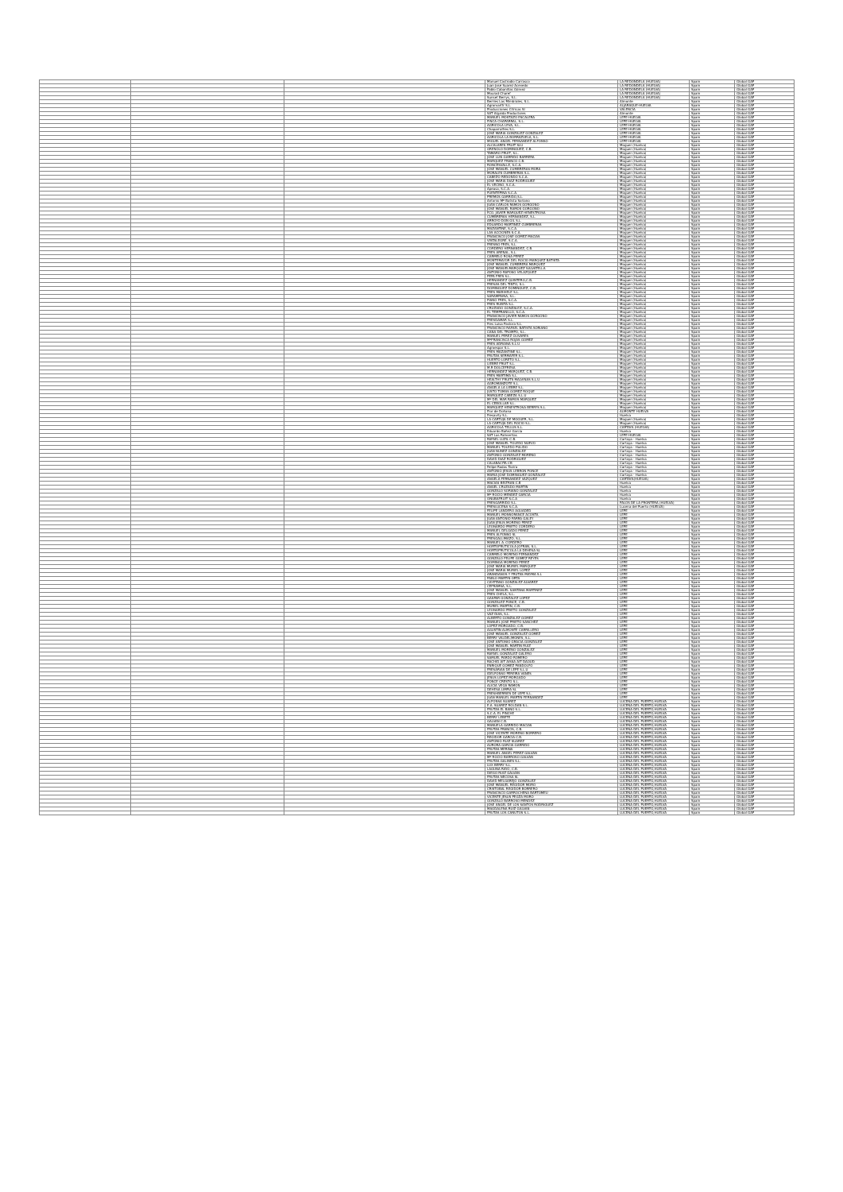| | | | Manuel Castrodio Carrasco | LA REDONDELA (HUELVA) | Spain | Global GAP |
| | | | Juan José Suarez Acevedo | LA REDONDELA (HUELVA) | Spain | Global GAP |
| | | | Pablo Cabanillas Gómez | LA REDONDELA (HUELVA) | Spain | Global GAP |
| | | | Mourad Charef | LA REDONDELA (HUELVA) | Spain | Global GAP |
| | | | Sunset Berrys, S.L. | LA REDONDELA (HUELVA) | Spain | Global GAP |
| | | | Berries Las Mimbrales, S.L. | Almonte | Spain | Global GAP |
| | | | Agromartfr S.L. | ALJARAQUE-HUELVA | Spain | Global GAP |
| | | | Producciones Citricas SI | VALENCIA | Spain | Global GAP |
| | | | SAT Algaida Productores | Almonte | Spain | Global GAP |
| | | | MANUEL MOSTAZO ESCALERA | LEPE-HUELVA | Spain | Global GAP |
| | | | FINCA CHAPARRAL, S.L. | LEPE-HUELVA | Spain | Global GAP |
| | | | AGRICOLA LEVA, S.L. | LEPE-HUELVA | Spain | Global GAP |
| | | | Chaparralfres S.L. | LEPE-HUELVA | Spain | Global GAP |
| | | | JOSE MARÍA GONZALEZ GONZALEZ | LEPE-HUELVA | Spain | Global GAP |
| | | | AGRICOLA LA BORRAZUELA, S.L. | LEPE-HUELVA | Spain | Global GAP |
| | | | MIGUEL ANGEL FERNANDEZ ALFONSO | LEPE-HUELVA | Spain | Global GAP |
| | | | ALCALARES FRUIT SLU | Moguer (Huelva) | Spain | Global GAP |
| | | | GRENOLO DOMINGUEZ, C.B. | Moguer (Huelva) | Spain | Global GAP |
| | | | TAMARO FRUIT, S.L. | Moguer (Huelva) | Spain | Global GAP |
| | | | JOSE LUIS GARRIDO BARRERA | Moguer (Huelva) | Spain | Global GAP |
| | | | MARQUEZ FRANCO C.B. | Moguer (Huelva) | Spain | Global GAP |
| | | | RONCESVALLE, S.C.A. | Moguer (Huelva) | Spain | Global GAP |
| | | | JOSE MANUEL CUMBRERAS MORA | Moguer (Huelva) | Spain | Global GAP |
| | | | MORALES CUMBRERAS S.L. | Moguer (Huelva) | Spain | Global GAP |
| | | | CABEZO REDONDO S.C.A. | Moguer (Huelva) | Spain | Global GAP |
| | | | JOSE MARIA DIAZ RODRÍGUEZ | Moguer (Huelva) | Spain | Global GAP |
| | | | EL VECINO, S.C.A. | Moguer (Huelva) | Spain | Global GAP |
| | | | Apeasa, S.C.A. | Moguer (Huelva) | Spain | Global GAP |
| | | | FUENTEPIÑA S.C.A. | Moguer (Huelva) | Spain | Global GAP |
| | | | PREMOS GARRIDO,S.L. | Moguer (Huelva) | Spain | Global GAP |
| | | | Antonio Mª Batista Soriano | Moguer (Huelva) | Spain | Global GAP |
| | | | JUAN CARLOS RAMOS GORGONO | Moguer (Huelva) | Spain | Global GAP |
| | | | JOSE MANUEL RAMOS GORGONO | Moguer (Huelva) | Spain | Global GAP |
| | | | FCO. JAVIER MARQUEZ HENESTROSA | Moguer (Huelva) | Spain | Global GAP |
| | | | CUMBRERAS HERNANDEZ, S.L. | Moguer (Huelva) | Spain | Global GAP |
| | | | ARROYO DON GIL S.L. | Moguer (Huelva) | Spain | Global GAP |
| | | | EDUARDO MARTINEZ CUMBRERAS | Moguer (Huelva) | Spain | Global GAP |
| | | | MAZANTINE, S.C.A. | Moguer (Huelva) | Spain | Global GAP |
| | | | LAS ACCIONES S.C.A. | Moguer (Huelva) | Spain | Global GAP |
| | | | FRANCISCO JOSE GOMEZ MACÍAS | Moguer (Huelva) | Spain | Global GAP |
| | | | VISTALEGRE, S.C.A. | Moguer (Huelva) | Spain | Global GAP |
| | | | FRESNO FRES, S.L. | Moguer (Huelva) | Spain | Global GAP |
| | | | CORDERO HERNANDEZ, C.B. | Moguer (Huelva) | Spain | Global GAP |
| | | | FRES ARENAL, S.L. | Moguer (Huelva) | Spain | Global GAP |
| | | | CARMELO ROSA PEREZ | Moguer (Huelva) | Spain | Global GAP |
| | | | MONTEMAYOR DEL ROCIO MARQUEZ BATISTA | Moguer (Huelva) | Spain | Global GAP |
| | | | JOSE MANUEL CUMBRERA MÁRQUEZ | Moguer (Huelva) | Spain | Global GAP |
| | | | JOSE MANUELMARQUEZ SALVATELLA | Moguer (Huelva) | Spain | Global GAP |
| | | | ANTONIO RAPOSO VELAZQUEZ | Moguer (Huelva) | Spain | Global GAP |
| | | | PEPA FRES S.L. | Moguer (Huelva) | Spain | Global GAP |
| | | | HERNANDEZ QUINTERO,C.B. | Moguer (Huelva) | Spain | Global GAP |
| | | | FRESAS DEL TINTO, S.L. | Moguer (Huelva) | Spain | Global GAP |
| | | | DOMINGUEZ DOMINGUEZ, C.B. | Moguer (Huelva) | Spain | Global GAP |
| | | | FRES MARIHELE S.L. | Moguer (Huelva) | Spain | Global GAP |
| | | | SARAMPAINA, S.L. | Moguer (Huelva) | Spain | Global GAP |
| | | | PIANO FRES, S.C.A. | Moguer (Huelva) | Spain | Global GAP |
| | | | FRES RUBITA S.L. | Moguer (Huelva) | Spain | Global GAP |
| | | | CRUZADO GONZALEZ, S.C.A. | Moguer (Huelva) | Spain | Global GAP |
| | | | EL TEMPRANILLO, S.C.A. | Moguer (Huelva) | Spain | Global GAP |
| | | | FRANCISCO JAVIER RAMOS GORGONO | Moguer (Huelva) | Spain | Global GAP |
| | | | FRESDAMAR S.L. | Moguer (Huelva) | Spain | Global GAP |
| | | | Fres Luisa Pastora S.L. | Moguer (Huelva) | Spain | Global GAP |
| | | | FRANCISCO RAFAEL BATISTA SORIANO | Moguer (Huelva) | Spain | Global GAP |
| | | | CAÑA DEL TROMPO, S.L. | Moguer (Huelva) | Spain | Global GAP |
| | | | MANUEL PEREZ OLIVARES | Moguer (Huelva) | Spain | Global GAP |
| | | | MªFRANCISCA ROJAS GOMEZ | Moguer (Huelva) | Spain | Global GAP |
| | | | FRES ADRIANA S.L.U | Moguer (Huelva) | Spain | Global GAP |
| | | | Agroespar S.L. | Moguer (Huelva) | Spain | Global GAP |
| | | | FRES MAZANTINE S.L. | Moguer (Huelva) | Spain | Global GAP |
| | | | FRUTAS SERMAFER S.L. | Moguer (Huelva) | Spain | Global GAP |
| | | | HUERTO LORETO S.L. | Moguer (Huelva) | Spain | Global GAP |
| | | | LIEBRE FRUIT S.L. | Moguer (Huelva) | Spain | Global GAP |
| | | | M.R DOLCEFRESA | Moguer (Huelva) | Spain | Global GAP |
| | | | HERNANDEZ MARQUEZ, C.B. | Moguer (Huelva) | Spain | Global GAP |
| | | | FRES MARTIMA S.L. | Moguer (Huelva) | Spain | Global GAP |
| | | | HEALTHY FRUITS MALVINAS S.L.U | Moguer (Huelva) | Spain | Global GAP |
| | | | AGROMANZOTE S.L. | Moguer (Huelva) | Spain | Global GAP |
| | | | ANGELA LA LIEBRE S.L. | Moguer (Huelva) | Spain | Global GAP |
| | | | JUSTO TOMAS GOMEZ ROQUE | Moguer (Huelva) | Spain | Global GAP |
| | | | MARQUEZ CABEZA S.L.U | Moguer (Huelva) | Spain | Global GAP |
| | | | Mª DEL MAR RAMOS MARQUEZ | Moguer (Huelva) | Spain | Global GAP |
| | | | EL CEBOLLAR S.L. | Moguer (Huelva) | Spain | Global GAP |
| | | | MARQUEZ HENESTROSA BERRYS S.L. | Moguer (Huelva) | Spain | Global GAP |
| | | | Flor de Doñana | ALMONTE HUELVA | Spain | Global GAP |
| | | | Fresavity S.L. | Huelva | Spain | Global GAP |
| | | | LA CARTUJA DE MOGUER, S.L. | Moguer (Huelva) | Spain | Global GAP |
| | | | LA CARTUJA DEL ROCIO S.L. | Moguer (Huelva) | Spain | Global GAP |
| | | | AGRICOLA TELLUS S.L. | CARTAYA (HUELVA) | Spain | Global GAP |
| | | | Eduardo Bañez García | Huelva | Spain | Global GAP |
| | | | SAT Las Palmeritas | LEPE-HUELVA | Spain | Global GAP |
| | | | RAFAEL LUZIL C.B. | Cartaya - Huelva | Spain | Global GAP |
| | | | JOSE MANUEL TOLEDO NUEVO | Cartaya - Huelva | Spain | Global GAP |
| | | | MANUEL TOLEDO PULIDO | Cartaya - Huelva | Spain | Global GAP |
| | | | JUAN NUNEZ GONZALEZ | Cartaya - Huelva | Spain | Global GAP |
| | | | ANTONIO GONZALEZ MORENO | Cartaya - Huelva | Spain | Global GAP |
| | | | DAVID DIAZ RODRIGUEZ | Cartaya - Huelva | Spain | Global GAP |
| | | | CALABACITA CB | Cartaya - Huelva | Spain | Global GAP |
| | | | Felipe Rodas Tavira | Cartaya - Huelva | Spain | Global GAP |
| | | | ANTONIO JESUS LEBRON PONCE | Cartaya - Huelva | Spain | Global GAP |
| | | | MARIA JOSE DOMINGUEZ GONZALEZ | Cartaya - Huelva | Spain | Global GAP |
| | | | ANGELA FERNANDEZ VAZQUEZ | CARTAYA(HUELVA) | Spain | Global GAP |
| | | | MACIAS BELTRAN C.B | Huelva | Spain | Global GAP |
| | | | ANGEL CRUZADO MARTIN | Huelva | Spain | Global GAP |
| | | | GONZALO SORIANO GONZALEZ | Huelva | Spain | Global GAP |
| | | | Mª ROCIO MENDEZ GARCIA | Huelva | Spain | Global GAP |
| | | | ONUBAFRUIT S.C.A | Huelva | Spain | Global GAP |
| | | | FRESGARRIDO S.L. | PALOS DE LA FRONTERA (HUELVA) | Spain | Global GAP |
| | | | FRESLUCENA S.C.A. | Lucena del Puerto (HUELVA) | Spain | Global GAP |
| | | | FELIPE LANDERO AGUADED | LEPE | Spain | Global GAP |
| | | | MANUEL MONSORANCE ACOSTA | LEPE | Spain | Global GAP |
| | | | JUAN ANTONIO PARRA GALEY | LEPE | Spain | Global GAP |
| | | | JUAN JESUS MORENO PEREZ | LEPE | Spain | Global GAP |
| | | | LEONARDO PRIETO CORDERO | LEPE | Spain | Global GAP |
| | | | MANUEL DELGADO PEREZ | LEPE | Spain | Global GAP |
| | | | FRES ALFONSO SL | LEPE | Spain | Global GAP |
| | | | FRESGALLIMAZO, S.L. | LEPE | Spain | Global GAP |
| | | | MANUEL A. CORDERO | LEPE | Spain | Global GAP |
| | | | HORTOFRUTICOLA JOFRAN, S.L. | LEPE | Spain | Global GAP |
| | | | HORTOFRUTICOLA LA DEHESA SL | LEPE | Spain | Global GAP |
| | | | CARMELO MORENO FERNANDEZ | LEPE | Spain | Global GAP |
| | | | GONZALO FELIPE GOMEZ REYES | LEPE | Spain | Global GAP |
| | | | DOMINGA MORENO PEREZ | LEPE | Spain | Global GAP |
| | | | JOSE MARIA MURIEL MARQUEZ | LEPE | Spain | Global GAP |
| | | | JOSE MARIA MURIEL LOPEZ | LEPE | Spain | Global GAP |
| | | | ARANDANOS Y FRUTAS MAYMA S.L | LEPE | Spain | Global GAP |
| | | | PABLO MARTIN ORTA | LEPE | Spain | Global GAP |
| | | | CAYETANO GONZALEZ ALVAREZ | LEPE | Spain | Global GAP |
| | | | CEFRAMSA, S.L. | LEPE | Spain | Global GAP |
| | | | JOSE MANUEL SANTANA MARTINEZ | LEPE | Spain | Global GAP |
| | | | FRES CHELA, S.L. | LEPE | Spain | Global GAP |
| | | | GASPAR GONZALEZ LOPEZ | LEPE | Spain | Global GAP |
| | | | GONZALEZ PONCE, C.B. | LEPE | Spain | Global GAP |
| | | | MURIEL MARTIN, C.B. | LEPE | Spain | Global GAP |
| | | | LEONARDO PRIETO GONZALEZ | LEPE | Spain | Global GAP |
| | | | VAZ DIAS, S.L. | LEPE | Spain | Global GAP |
| | | | ALBERTO GONZALEZ GOMEZ | LEPE | Spain | Global GAP |
| | | | MANUEL JOSE PRIETO SANCHEZ | LEPE | Spain | Global GAP |
| | | | LOPEZ MORGADO, C.B. | LEPE | Spain | Global GAP |
| | | | AGUSTIN ALMONTE CARRILLERO | LEPE | Spain | Global GAP |
| | | | JOSE MANUEL GONZALEZ GOMEZ | LEPE | Spain | Global GAP |
| | | | BERRY VALDELIMONES, S.L. | LEPE | Spain | Global GAP |
| | | | JOSE ANTONIO GRACIA GONZALEZ | LEPE | Spain | Global GAP |
| | | | JOSE MANUEL MARTIN RUIZ | LEPE | Spain | Global GAP |
| | | | MANUEL MORENO GONZALEZ | LEPE | Spain | Global GAP |
| | | | RAFAEL GONZALEZ GALERO | LEPE | Spain | Global GAP |
| | | | SAMUEL PARDO ROMERO | LEPE | Spain | Global GAP |
| | | | RACHID AIT AISSA AIT DAOUD | LEPE | Spain | Global GAP |
| | | | ENRIQUE GÓMEZ PANDOLFO | LEPE | Spain | Global GAP |
| | | | FRESARIAS DE LEPE S.L.U | LEPE | Spain | Global GAP |
| | | | IDELFONSO PEREIRA VANES | LEPE | Spain | Global GAP |
| | | | JESUS LOPEZ MORGADO | LEPE | Spain | Global GAP |
| | | | PONCE CRESTO S.L. | LEPE | Spain | Global GAP |
| | | | ALICIA VEGA RAMON | LEPE | Spain | Global GAP |
| | | | DEHESA LIMPIA SL | LEPE | Spain | Global GAP |
| | | | FRESHBERRIES DE LEPE S.L. | LEPE | Spain | Global GAP |
| | | | JUAN MANUEL MARTIN FERNANDEZ | LEPE | Spain | Global GAP |
| | | | ALFONSA SUAREZ | LUCENA DEL PUERTO,HUELVA | Spain | Global GAP |
| | | | E.A. SUAREZ ROLDAN S.L. | LUCENA DEL PUERTO,HUELVA | Spain | Global GAP |
| | | | FRUTAS EL BANO S.L. | LUCENA DEL PUERTO,HUELVA | Spain | Global GAP |
| | | | S.C.A. EL PINCHE | LUCENA DEL PUERTO,HUELVA | Spain | Global GAP |
| | | | BERRY LEBETE | LUCENA DEL PUERTO,HUELVA | Spain | Global GAP |
| | | | GALVAN C.B. | LUCENA DEL PUERTO,HUELVA | Spain | Global GAP |
| | | | MANUELA GARRIDO MACIAS | LUCENA DEL PUERTO,HUELVA | Spain | Global GAP |
| | | | FRUTAS FRANCIS, C.B. | LUCENA DEL PUERTO,HUELVA | Spain | Global GAP |
| | | | JOSE VICENTE MORENO BORRERO | LUCENA DEL PUERTO,HUELVA | Spain | Global GAP |
| | | | REGIDOR GARCIA C.B. | LUCENA DEL PUERTO,HUELVA | Spain | Global GAP |
| | | | ANTONIO RUIZ SUAREZ | LUCENA DEL PUERTO,HUELVA | Spain | Global GAP |
| | | | AURORA GARCIA GARRIDO | LUCENA DEL PUERTO,HUELVA | Spain | Global GAP |
| | | | FRUTAS MERINA | LUCENA DEL PUERTO,HUELVA | Spain | Global GAP |
| | | | MANUEL ANGEL PEREZ GALVAN | LUCENA DEL PUERTO,HUELVA | Spain | Global GAP |
| | | | Mª ROCIO BARROSO GALVAN | LUCENA DEL PUERTO,HUELVA | Spain | Global GAP |
| | | | FRUTAS GALINES S.L. | LUCENA DEL PUERTO,HUELVA | Spain | Global GAP |
| | | | LUX BERRY S.L. | LUCENA DEL PUERTO,HUELVA | Spain | Global GAP |
| | | | LAGUNA RAYO, C.B. | LUCENA DEL PUERTO,HUELVA | Spain | Global GAP |
| | | | DIEGO RUIZ GALVAN | LUCENA DEL PUERTO,HUELVA | Spain | Global GAP |
| | | | FRUTAS NECOSA SL | LUCENA DEL PUERTO,HUELVA | Spain | Global GAP |
| | | | DAVID MELGAREJO GONZALEZ | LUCENA DEL PUERTO,HUELVA | Spain | Global GAP |
| | | | JOSE MANUEL REGIDOR MORO | LUCENA DEL PUERTO,HUELVA | Spain | Global GAP |
| | | | CRISTOBAL REGIDOR BORRERO | LUCENA DEL PUERTO,HUELVA | Spain | Global GAP |
| | | | FRANCISCO GARROCHENA BARTOMEU | LUCENA DEL PUERTO,HUELVA | Spain | Global GAP |
| | | | VICENTE JESUS PEGZA MORO | LUCENA DEL PUERTO,HUELVA | Spain | Global GAP |
| | | | GONZALO BARROSO MENDEZ | LUCENA DEL PUERTO,HUELVA | Spain | Global GAP |
| | | | JOSE ANGEL DE LOS SANTOS RODRIGUEZ | LUCENA DEL PUERTO,HUELVA | Spain | Global GAP |
| | | | MAGDALENA RUIZ GALVAN | LUCENA DEL PUERTO,HUELVA | Spain | Global GAP |
| | | | FRUTAS LOS CANUTOS S.L. | LUCENA DEL PUERTO,HUELVA | Spain | Global GAP |